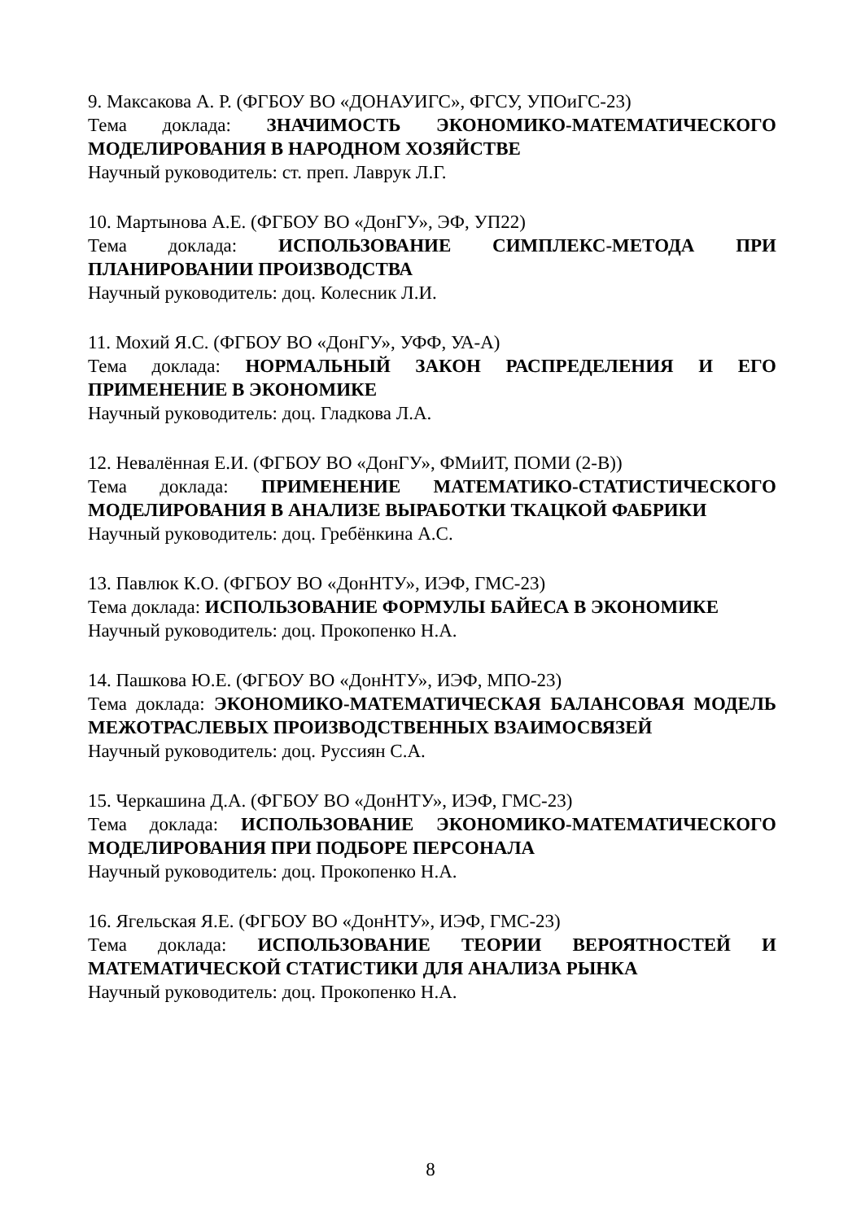9. Максакова А. Р. (ФГБОУ ВО «ДОНАУИГС», ФГСУ, УПОиГС-23)
Тема доклада: ЗНАЧИМОСТЬ ЭКОНОМИКО-МАТЕМАТИЧЕСКОГО МОДЕЛИРОВАНИЯ В НАРОДНОМ ХОЗЯЙСТВЕ
Научный руководитель: ст. преп. Лаврук Л.Г.
10. Мартынова А.Е. (ФГБОУ ВО «ДонГУ», ЭФ, УП22)
Тема доклада: ИСПОЛЬЗОВАНИЕ СИМПЛЕКС-МЕТОДА ПРИ ПЛАНИРОВАНИИ ПРОИЗВОДСТВА
Научный руководитель: доц. Колесник Л.И.
11. Мохий Я.С. (ФГБОУ ВО «ДонГУ», УФФ, УА-А)
Тема доклада: НОРМАЛЬНЫЙ ЗАКОН РАСПРЕДЕЛЕНИЯ И ЕГО ПРИМЕНЕНИЕ В ЭКОНОМИКЕ
Научный руководитель: доц. Гладкова Л.А.
12. Невалённая Е.И. (ФГБОУ ВО «ДонГУ», ФМиИТ, ПОМИ (2-В))
Тема доклада: ПРИМЕНЕНИЕ МАТЕМАТИКО-СТАТИСТИЧЕСКОГО МОДЕЛИРОВАНИЯ В АНАЛИЗЕ ВЫРАБОТКИ ТКАЦКОЙ ФАБРИКИ
Научный руководитель: доц. Гребёнкина А.С.
13. Павлюк К.О. (ФГБОУ ВО «ДонНТУ», ИЭФ, ГМС-23)
Тема доклада: ИСПОЛЬЗОВАНИЕ ФОРМУЛЫ БАЙЕСА В ЭКОНОМИКЕ
Научный руководитель: доц. Прокопенко Н.А.
14. Пашкова Ю.Е. (ФГБОУ ВО «ДонНТУ», ИЭФ, МПО-23)
Тема доклада: ЭКОНОМИКО-МАТЕМАТИЧЕСКАЯ БАЛАНСОВАЯ МОДЕЛЬ МЕЖОТРАСЛЕВЫХ ПРОИЗВОДСТВЕННЫХ ВЗАИМОСВЯЗЕЙ
Научный руководитель: доц. Руссиян С.А.
15. Черкашина Д.А. (ФГБОУ ВО «ДонНТУ», ИЭФ, ГМС-23)
Тема доклада: ИСПОЛЬЗОВАНИЕ ЭКОНОМИКО-МАТЕМАТИЧЕСКОГО МОДЕЛИРОВАНИЯ ПРИ ПОДБОРЕ ПЕРСОНАЛА
Научный руководитель: доц. Прокопенко Н.А.
16. Ягельская Я.Е. (ФГБОУ ВО «ДонНТУ», ИЭФ, ГМС-23)
Тема доклада: ИСПОЛЬЗОВАНИЕ ТЕОРИИ ВЕРОЯТНОСТЕЙ И МАТЕМАТИЧЕСКОЙ СТАТИСТИКИ ДЛЯ АНАЛИЗА РЫНКА
Научный руководитель: доц. Прокопенко Н.А.
8